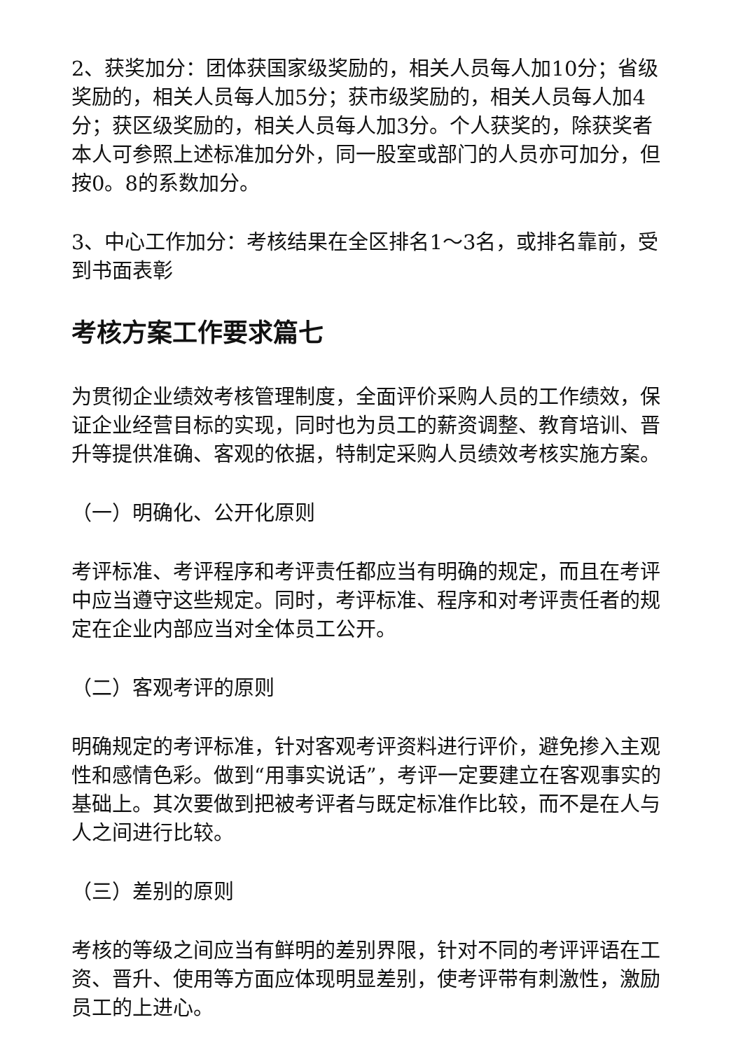2、获奖加分：团体获国家级奖励的，相关人员每人加10分；省级奖励的，相关人员每人加5分；获市级奖励的，相关人员每人加4分；获区级奖励的，相关人员每人加3分。个人获奖的，除获奖者本人可参照上述标准加分外，同一股室或部门的人员亦可加分，但按0。8的系数加分。
3、中心工作加分：考核结果在全区排名1～3名，或排名靠前，受到书面表彰
考核方案工作要求篇七
为贯彻企业绩效考核管理制度，全面评价采购人员的工作绩效，保证企业经营目标的实现，同时也为员工的薪资调整、教育培训、晋升等提供准确、客观的依据，特制定采购人员绩效考核实施方案。
（一）明确化、公开化原则
考评标准、考评程序和考评责任都应当有明确的规定，而且在考评中应当遵守这些规定。同时，考评标准、程序和对考评责任者的规定在企业内部应当对全体员工公开。
（二）客观考评的原则
明确规定的考评标准，针对客观考评资料进行评价，避免掺入主观性和感情色彩。做到“用事实说话”，考评一定要建立在客观事实的基础上。其次要做到把被考评者与既定标准作比较，而不是在人与人之间进行比较。
（三）差别的原则
考核的等级之间应当有鲜明的差别界限，针对不同的考评评语在工资、晋升、使用等方面应体现明显差别，使考评带有刺激性，激励员工的上进心。